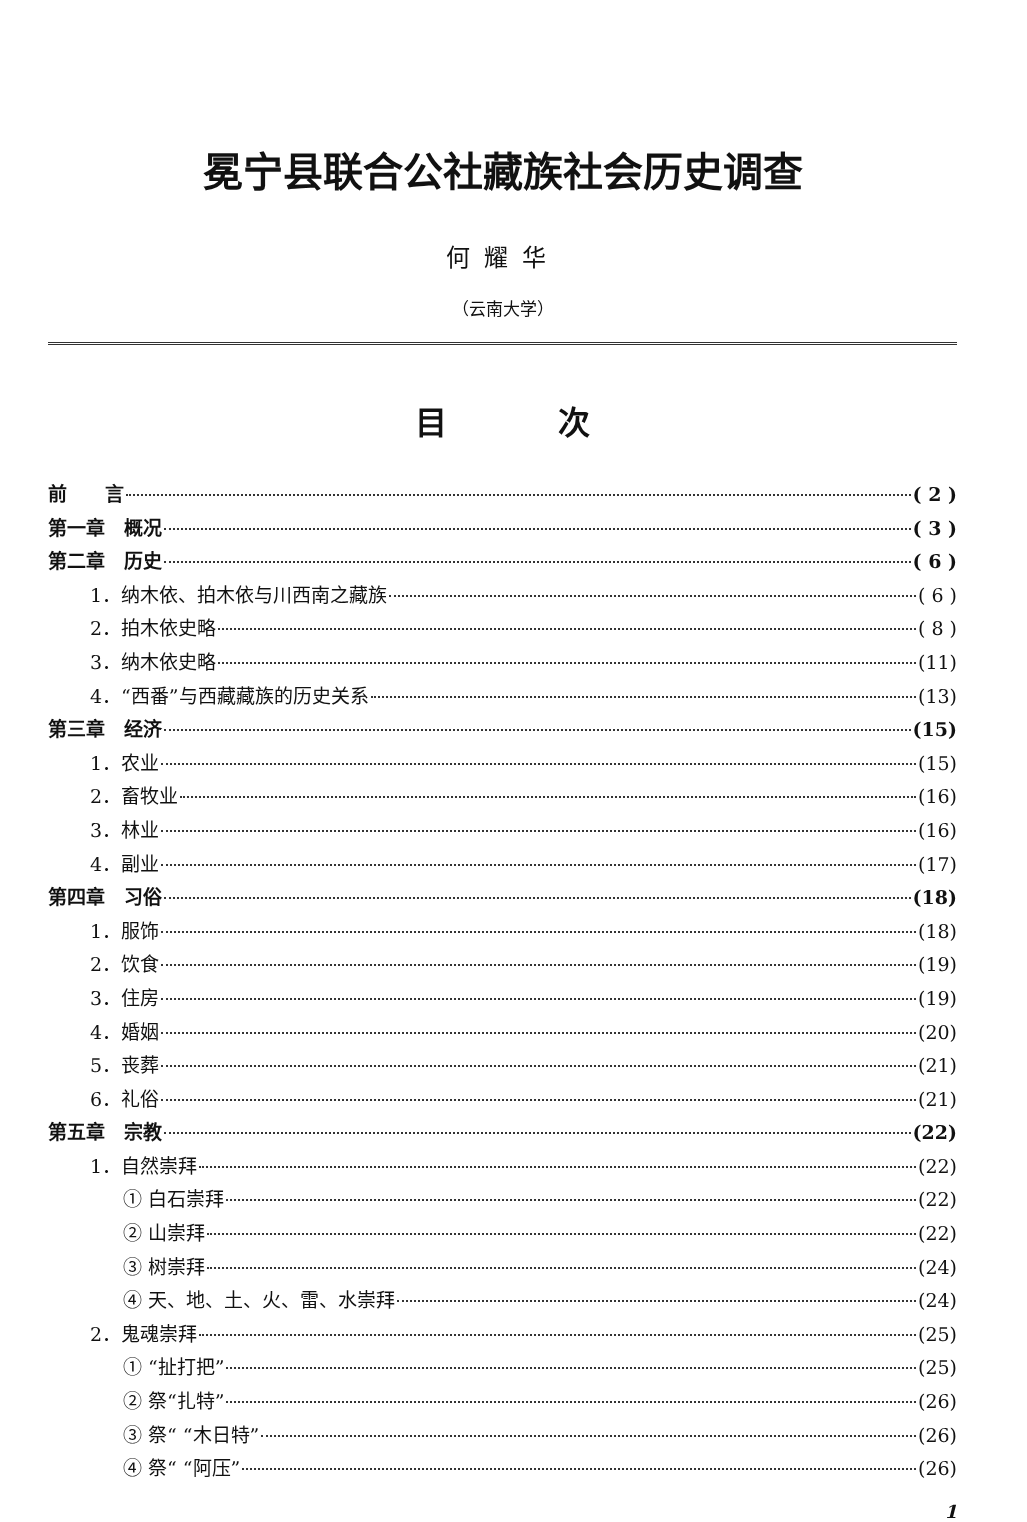冕宁县联合公社藏族社会历史调查
何耀华
（云南大学）
目 次
前　　言 ( 2 )
第一章　概况 ( 3 )
第二章　历史 ( 6 )
1．纳木依、拍木依与川西南之藏族 ( 6 )
2．拍木依史略 ( 8 )
3．纳木依史略 (11)
4．“西番”与西藏藏族的历史关系 (13)
第三章　经济 (15)
1．农业 (15)
2．畜牧业 (16)
3．林业 (16)
4．副业 (17)
第四章　习俗 (18)
1．服饰 (18)
2．饮食 (19)
3．住房 (19)
4．婚姻 (20)
5．丧葬 (21)
6．礼俗 (21)
第五章　宗教 (22)
1．自然崇拜 (22)
① 白石崇拜 (22)
② 山崇拜 (22)
③ 树崇拜 (24)
④ 天、地、土、火、雷、水崇拜 (24)
2．鬼魂崇拜 (25)
① “扯打把” (25)
② 祭“扎特” (26)
③ 祭“ “木日特” (26)
④ 祭“ “阿压” (26)
1